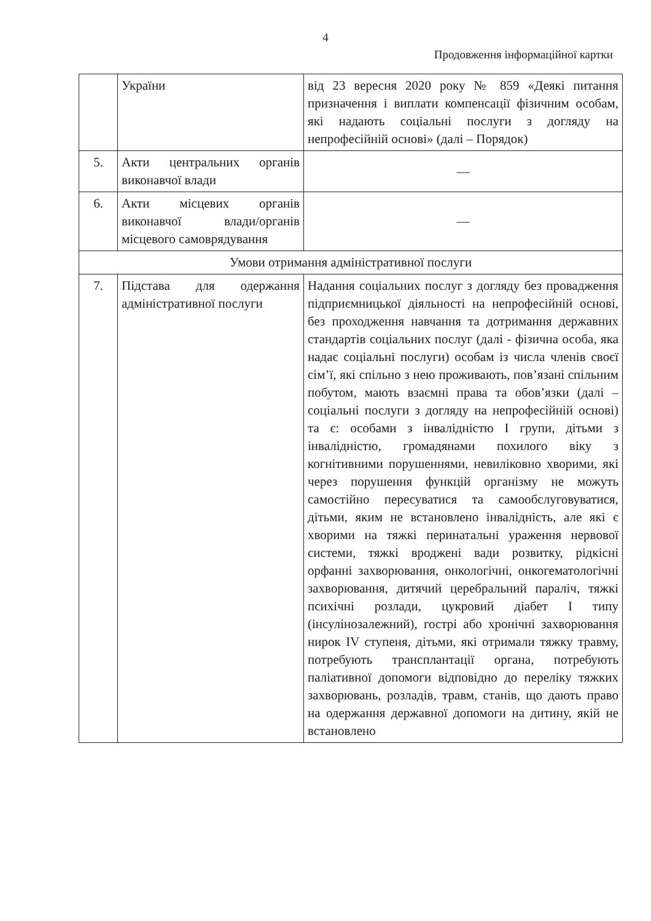4
Продовження інформаційної картки
| | України | від 23 вересня 2020 року № 859 «Деякі питання призначення і виплати компенсації фізичним особам, які надають соціальні послуги з догляду на непрофесійній основі» (далі – Порядок) |
| 5. | Акти центральних органів виконавчої влади | — |
| 6. | Акти місцевих органів виконавчої влади/органів місцевого самоврядування | — |
| Умови отримання адміністративної послуги | | |
| 7. | Підстава для одержання адміністративної послуги | Надання соціальних послуг з догляду без провадження підприємницької діяльності на непрофесійній основі, без проходження навчання та дотримання державних стандартів соціальних послуг (далі - фізична особа, яка надає соціальні послуги) особам із числа членів своєї сім’ї, які спільно з нею проживають, пов’язані спільним побутом, мають взаємні права та обов’язки (далі – соціальні послуги з догляду на непрофесійній основі) та є: особами з інвалідністю I групи, дітьми з інвалідністю, громадянами похилого віку з когнітивними порушеннями, невиліковно хворими, які через порушення функцій організму не можуть самостійно пересуватися та самообслуговуватися, дітьми, яким не встановлено інвалідність, але які є хворими на тяжкі перинатальні ураження нервової системи, тяжкі вроджені вади розвитку, рідкісні орфанні захворювання, онкологічні, онкогематологічні захворювання, дитячий церебральний параліч, тяжкі психічні розлади, цукровий діабет I типу (інсулінозалежний), гострі або хронічні захворювання нирок IV ступеня, дітьми, які отримали тяжку травму, потребують трансплантації органа, потребують паліативної допомоги відповідно до переліку тяжких захворювань, розладів, травм, станів, що дають право на одержання державної допомоги на дитину, якій не встановлено |